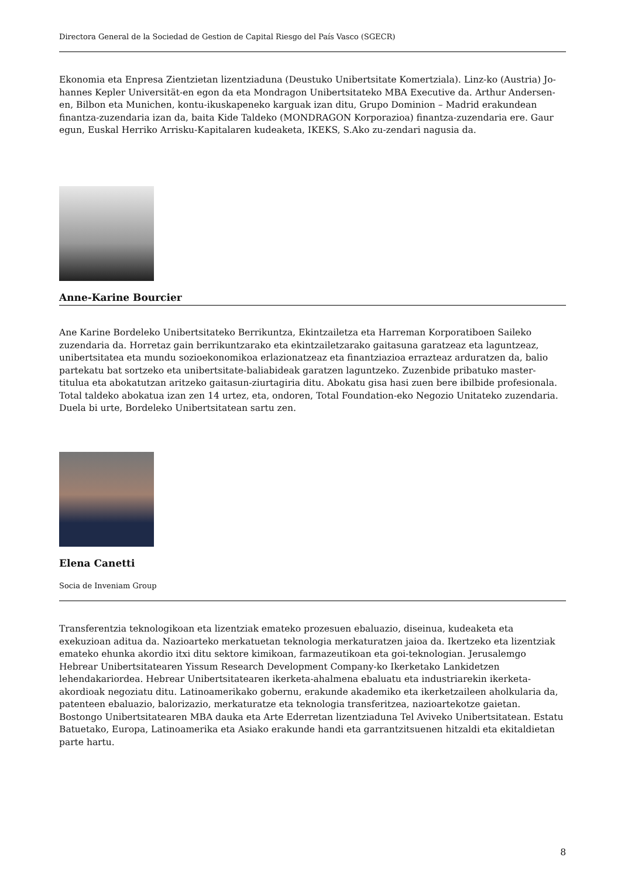Directora General de la Sociedad de Gestion de Capital Riesgo del País Vasco (SGECR)
Ekonomia eta Enpresa Zientzietan lizentziaduna (Deustuko Unibertsitate Komertziala). Linz-ko (Austria) Jo-hannes Kepler Universität-en egon da eta Mondragon Unibertsitateko MBA Executive da. Arthur Andersen-en, Bilbon eta Munichen, kontu-ikuskapeneko karguak izan ditu, Grupo Dominion – Madrid erakundean finantza-zuzendaria izan da, baita Kide Taldeko (MONDRAGON Korporazioa) finantza-zuzendaria ere. Gaur egun, Euskal Herriko Arrisku-Kapitalaren kudeaketa, IKEKS, S.Ako zu-zendari nagusia da.
Anne-Karine Bourcier
Ane Karine Bordeleko Unibertsitateko Berrikuntza, Ekintzailetza eta Harreman Korporatiboen Saileko zuzendaria da. Horretaz gain berrikuntzarako eta ekintzailetzarako gaitasuna garatzeaz eta laguntzeaz, unibertsitatea eta mundu sozioekonomikoa erlazionatzeaz eta finantziazioa errazteaz arduratzen da, balio partekatu bat sortzeko eta unibertsitate-baliabideak garatzen laguntzeko. Zuzenbide pribatuko master-titulua eta abokatutzan aritzeko gaitasun-ziurtagiria ditu. Abokatu gisa hasi zuen bere ibilbide profesionala. Total taldeko abokatua izan zen 14 urtez, eta, ondoren, Total Foundation-eko Negozio Unitateko zuzendaria. Duela bi urte, Bordeleko Unibertsitatean sartu zen.
Elena Canetti
Socia de Inveniam Group
Transferentzia teknologikoan eta lizentziak emateko prozesuen ebaluazio, diseinua, kudeaketa eta exekuzioan aditua da. Nazioarteko merkatuetan teknologia merkaturatzen jaioa da. Ikertzeko eta lizentziak emateko ehunka akordio itxi ditu sektore kimikoan, farmazeutikoan eta goi-teknologian. Jerusalemgo Hebrear Unibertsitatearen Yissum Research Development Company-ko Ikerketako Lankidetzen lehendakariordea. Hebrear Unibertsitatearen ikerketa-ahalmena ebaluatu eta industriarekin ikerketa-akordioak negoziatu ditu. Latinoamerikako gobernu, erakunde akademiko eta ikerketzaileen aholkularia da, patenteen ebaluazio, balorizazio, merkaturatze eta teknologia transferitzea, nazioartekotze gaietan. Bostongo Unibertsitatearen MBA dauka eta Arte Ederretan lizentziaduna Tel Aviveko Unibertsitatean. Estatu Batuetako, Europa, Latinoamerika eta Asiako erakunde handi eta garrantzitsuenen hitzaldi eta ekitaldietan parte hartu.
8